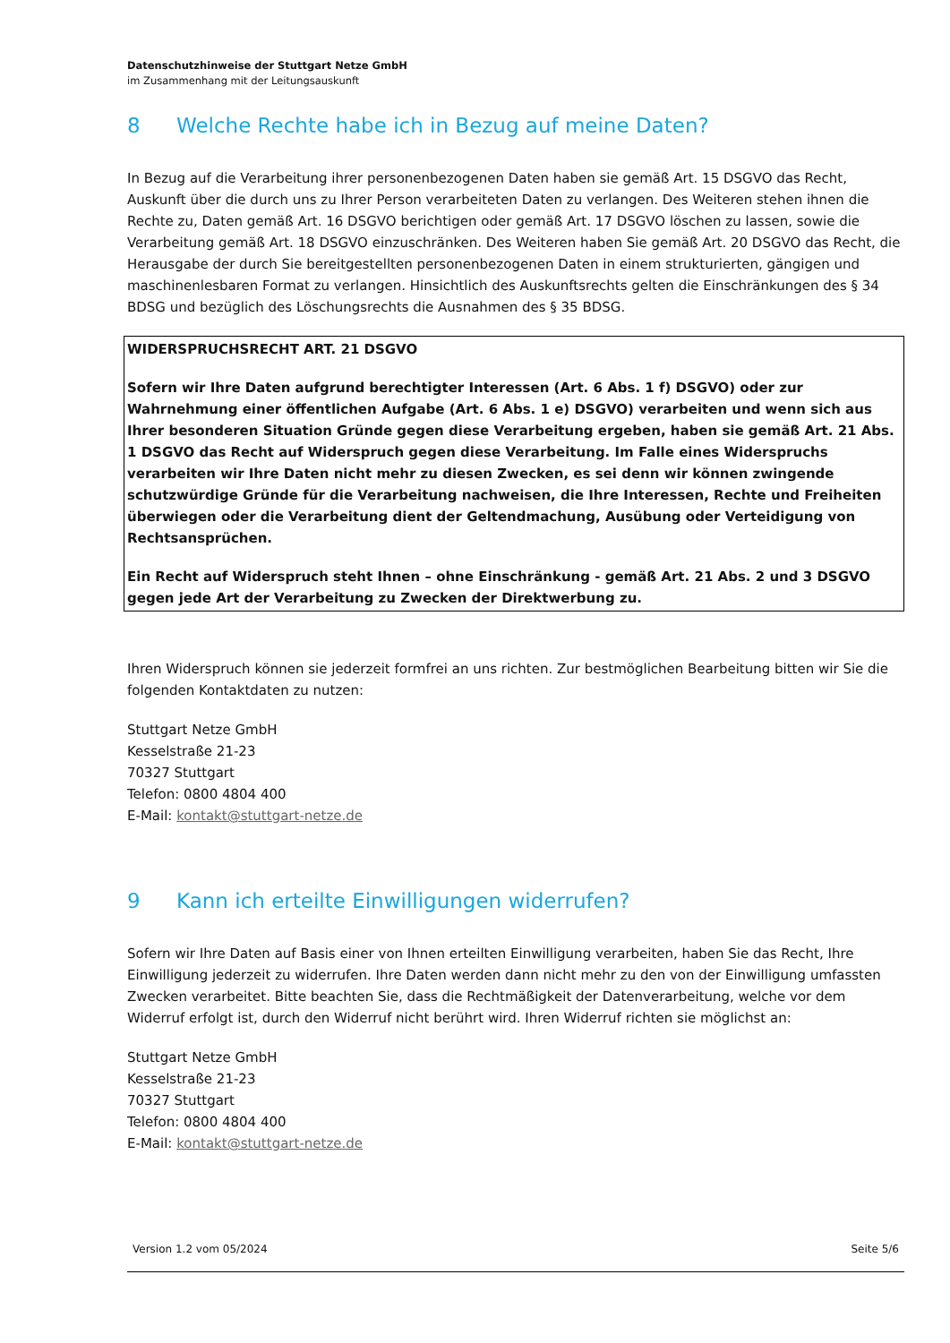Datenschutzhinweise der Stuttgart Netze GmbH
im Zusammenhang mit der Leitungsauskunft
8 Welche Rechte habe ich in Bezug auf meine Daten?
In Bezug auf die Verarbeitung ihrer personenbezogenen Daten haben sie gemäß Art. 15 DSGVO das Recht, Auskunft über die durch uns zu Ihrer Person verarbeiteten Daten zu verlangen. Des Weiteren stehen ihnen die
Rechte zu, Daten gemäß Art. 16 DSGVO berichtigen oder gemäß Art. 17 DSGVO löschen zu lassen, sowie die Verarbeitung gemäß Art. 18 DSGVO einzuschränken. Des Weiteren haben Sie gemäß Art. 20 DSGVO das Recht, die Herausgabe der durch Sie bereitgestellten personenbezogenen Daten in einem strukturierten, gängigen und maschinenlesbaren Format zu verlangen. Hinsichtlich des Auskunftsrechts gelten die Einschränkungen des § 34 BDSG und bezüglich des Löschungsrechts die Ausnahmen des § 35 BDSG.
WIDERSPRUCHSRECHT ART. 21 DSGVO
Sofern wir Ihre Daten aufgrund berechtigter Interessen (Art. 6 Abs. 1 f) DSGVO) oder zur Wahrnehmung einer öffentlichen Aufgabe (Art. 6 Abs. 1 e) DSGVO) verarbeiten und wenn sich aus Ihrer besonderen Situation Gründe gegen diese Verarbeitung ergeben, haben sie gemäß Art. 21 Abs. 1 DSGVO das Recht auf Widerspruch gegen diese Verarbeitung. Im Falle eines Widerspruchs verarbeiten wir Ihre Daten nicht mehr zu diesen Zwecken, es sei denn wir können zwingende schutzwürdige Gründe für die Verarbeitung nachweisen, die Ihre Interessen, Rechte und Freiheiten überwiegen oder die Verarbeitung dient der Geltendmachung, Ausübung oder Verteidigung von Rechtsansprüchen.
Ein Recht auf Widerspruch steht Ihnen – ohne Einschränkung - gemäß Art. 21 Abs. 2 und 3 DSGVO gegen jede Art der Verarbeitung zu Zwecken der Direktwerbung zu.
Ihren Widerspruch können sie jederzeit formfrei an uns richten. Zur bestmöglichen Bearbeitung bitten wir Sie die folgenden Kontaktdaten zu nutzen:
Stuttgart Netze GmbH
Kesselstraße 21-23
70327 Stuttgart
Telefon: 0800 4804 400
E-Mail: kontakt@stuttgart-netze.de
9 Kann ich erteilte Einwilligungen widerrufen?
Sofern wir Ihre Daten auf Basis einer von Ihnen erteilten Einwilligung verarbeiten, haben Sie das Recht, Ihre Einwilligung jederzeit zu widerrufen. Ihre Daten werden dann nicht mehr zu den von der Einwilligung umfassten Zwecken verarbeitet. Bitte beachten Sie, dass die Rechtmäßigkeit der Datenverarbeitung, welche vor dem Widerruf erfolgt ist, durch den Widerruf nicht berührt wird. Ihren Widerruf richten sie möglichst an:
Stuttgart Netze GmbH
Kesselstraße 21-23
70327 Stuttgart
Telefon: 0800 4804 400
E-Mail: kontakt@stuttgart-netze.de
Version 1.2 vom 05/2024 Seite 5/6